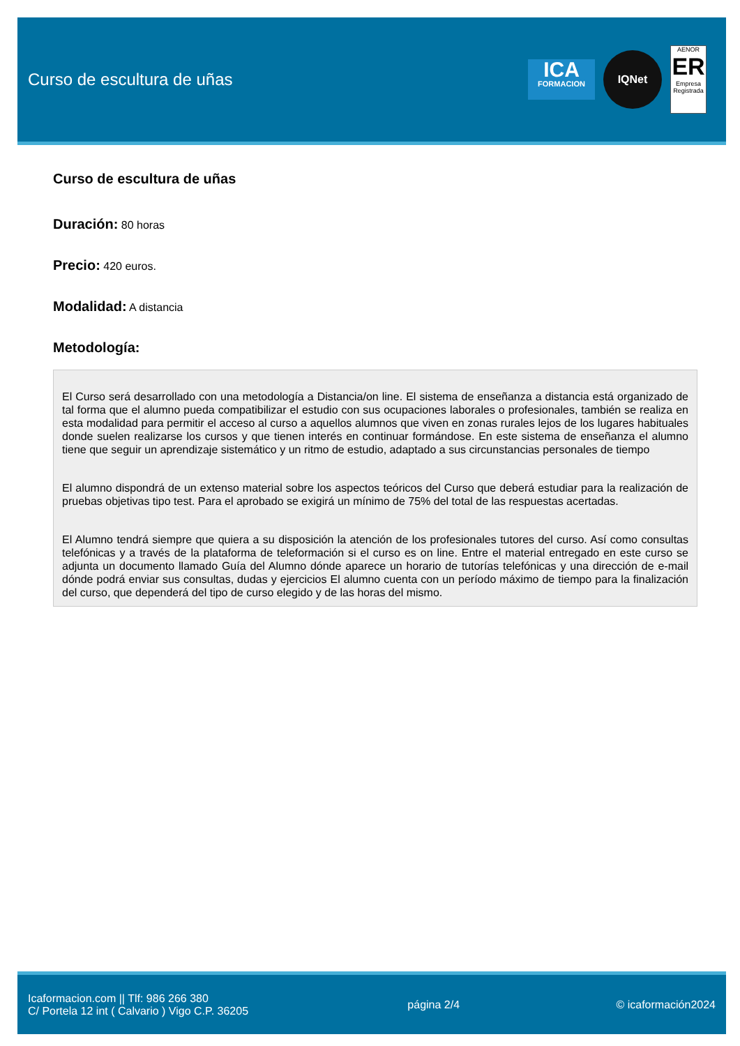Curso de escultura de uñas
ICA
FORMACION
IQNet
AENOR
ER
Empresa Registrada
Curso de escultura de uñas
Duración: 80 horas
Precio: 420 euros.
Modalidad: A distancia
Metodología:
El Curso será desarrollado con una metodología a Distancia/on line. El sistema de enseñanza a distancia está organizado de tal forma que el alumno pueda compatibilizar el estudio con sus ocupaciones laborales o profesionales, también se realiza en esta modalidad para permitir el acceso al curso a aquellos alumnos que viven en zonas rurales lejos de los lugares habituales donde suelen realizarse los cursos y que tienen interés en continuar formándose. En este sistema de enseñanza el alumno tiene que seguir un aprendizaje sistemático y un ritmo de estudio, adaptado a sus circunstancias personales de tiempo
El alumno dispondrá de un extenso material sobre los aspectos teóricos del Curso que deberá estudiar para la realización de pruebas objetivas tipo test. Para el aprobado se exigirá un mínimo de 75% del total de las respuestas acertadas.
El Alumno tendrá siempre que quiera a su disposición la atención de los profesionales tutores del curso. Así como consultas telefónicas y a través de la plataforma de teleformación si el curso es on line. Entre el material entregado en este curso se adjunta un documento llamado Guía del Alumno dónde aparece un horario de tutorías telefónicas y una dirección de e-mail dónde podrá enviar sus consultas, dudas y ejercicios El alumno cuenta con un período máximo de tiempo para la finalización del curso, que dependerá del tipo de curso elegido y de las horas del mismo.
Icaformacion.com || Tlf: 986 266 380
C/ Portela 12 int ( Calvario ) Vigo C.P. 36205
página 2/4 © icaformación2024